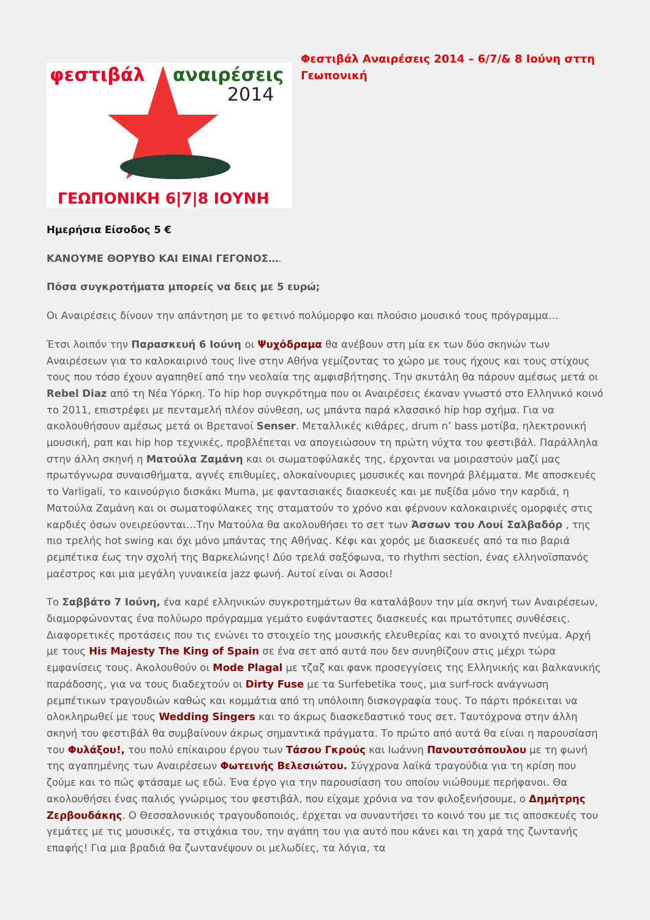φεστιβάλ
αναιρέσεις
2014
ΓΕΩΠΟΝΙΚΗ 6|7|8 ΙΟΥΝΗ
Φεστιβάλ Αναιρέσεις 2014 – 6/7/& 8 Ιούνη σττη Γεωπονική
Ημερήσια Είσοδος 5 €
ΚΑΝΟΥΜΕ ΘΟΡΥΒΟ ΚΑΙ ΕΙΝΑΙ ΓΕΓΟΝΟΣ….
Πόσα συγκροτήματα μπορείς να δεις με 5 ευρώ;
Οι Αναιρέσεις δίνουν την απάντηση με το φετινό πολύμορφο και πλούσιο μουσικό τους πρόγραμμα…
Έτσι λοιπόν την Παρασκευή 6 Ιούνη οι Ψυχόδραμα θα ανέβουν στη μία εκ των δύο σκηνών των Αναιρέσεων για το καλοκαιρινό τους live στην Αθήνα γεμίζοντας το χώρο με τους ήχους και τους στίχους τους που τόσο έχουν αγαπηθεί από την νεολαία της αμφισβήτησης. Την σκυτάλη θα πάρουν αμέσως μετά οι Rebel Diaz από τη Νέα Υόρκη. Το hip hop συγκρότημα που οι Αναιρέσεις έκαναν γνωστό στο Ελληνικό κοινό το 2011, επιστρέφει με πενταμελή πλέον σύνθεση, ως μπάντα παρά κλασσικό hip hop σχήμα. Για να ακολουθήσουν αμέσως μετά οι Βρετανοί Senser. Μεταλλικές κιθάρες, drum n’ bass μοτίβα, ηλεκτρονική μουσική, ραπ και hip hop τεχνικές, προβλέπεται να απογειώσουν τη πρώτη νύχτα του φεστιβάλ. Παράλληλα στην άλλη σκηνή η Ματούλα Ζαμάνη και οι σωματοφύλακές της, έρχονται να μοιραστούν μαζί μας πρωτόγνωρα συναισθήματα, αγνές επιθυμίες, ολοκαίνουριες μουσικές και πονηρά βλέμματα. Με αποσκευές το Varligali, το καινούργιο δισκάκι Muma, με φαντασιακές διασκευές και με πυξίδα μόνο την καρδιά, η Ματούλα Ζαμάνη και οι σωματοφύλακες της σταματούν το χρόνο και φέρνουν καλοκαιρινές ομορφιές στις καρδιές όσων ονειρεύονται…Την Ματούλα θα ακολουθήσει το σετ των Άσσων του Λουί Σαλβαδόρ , της πιο τρελής hot swing και όχι μόνο μπάντας της Αθήνας. Κέφι και χορός με διασκευές από τα πιο βαριά ρεμπέτικα έως την σχολή της Βαρκελώνης! Δύο τρελά σαξόφωνα, το rhythm section, ένας ελληνοϊσπανός μαέστρος και μια μεγάλη γυναικεία jazz φωνή. Αυτοί είναι οι Άσσοι!
Το Σαββάτο 7 Ιούνη, ένα καρέ ελληνικών συγκροτημάτων θα καταλάβουν την μία σκηνή των Αναιρέσεων, διαμορφώνοντας ένα πολύωρο πρόγραμμα γεμάτο ευφάνταστες διασκευές και πρωτότυπες συνθέσεις. Διαφορετικές προτάσεις που τις ενώνει το στοιχείο της μουσικής ελευθερίας και το ανοιχτό πνεύμα. Αρχή με τους His Majesty The King of Spain σε ένα σετ από αυτά που δεν συνηθίζουν στις μέχρι τώρα εμφανίσεις τους. Ακολουθούν οι Mode Plagal με τζαζ και φανκ προσεγγίσεις της Ελληνικής και βαλκανικής παράδοσης, για να τους διαδεχτούν οι Dirty Fuse με τα Surfebetika τους, μια surf-rock ανάγνωση ρεμπέτικων τραγουδιών καθώς και κομμάτια από τη υπόλοιπη δισκογραφία τους. Το πάρτι πρόκειται να ολοκληρωθεί με τους Wedding Singers και το άκρως διασκεδαστικό τους σετ. Ταυτόχρονα στην άλλη σκηνή του φεστιβάλ θα συμβαίνουν άκρως σημαντικά πράγματα. Το πρώτο από αυτά θα είναι η παρουσίαση του Φυλάξου!, του πολύ επίκαιρου έργου των Τάσου Γκρούς και Ιωάννη Πανουτσόπουλου με τη φωνή της αγαπημένης των Αναιρέσεων Φωτεινής Βελεσιώτου. Σύγχρονα λαϊκά τραγούδια για τη κρίση που ζούμε και το πώς φτάσαμε ως εδώ. Ένα έργο για την παρουσίαση του οποίου νιώθουμε περήφανοι. Θα ακολουθήσει ένας παλιός γνώριμος του φεστιβάλ, που είχαμε χρόνια να τον φιλοξενήσουμε, ο Δημήτρης Ζερβουδάκης. Ο Θεσσαλονικιός τραγουδοποιός, έρχεται να συναντήσει το κοινό του με τις αποσκευές του γεμάτες με τις μουσικές, τα στιχάκια του, την αγάπη του για αυτό που κάνει και τη χαρά της ζωντανής επαφής! Για μια βραδιά θα ζωντανέψουν οι μελωδίες, τα λόγια, τα